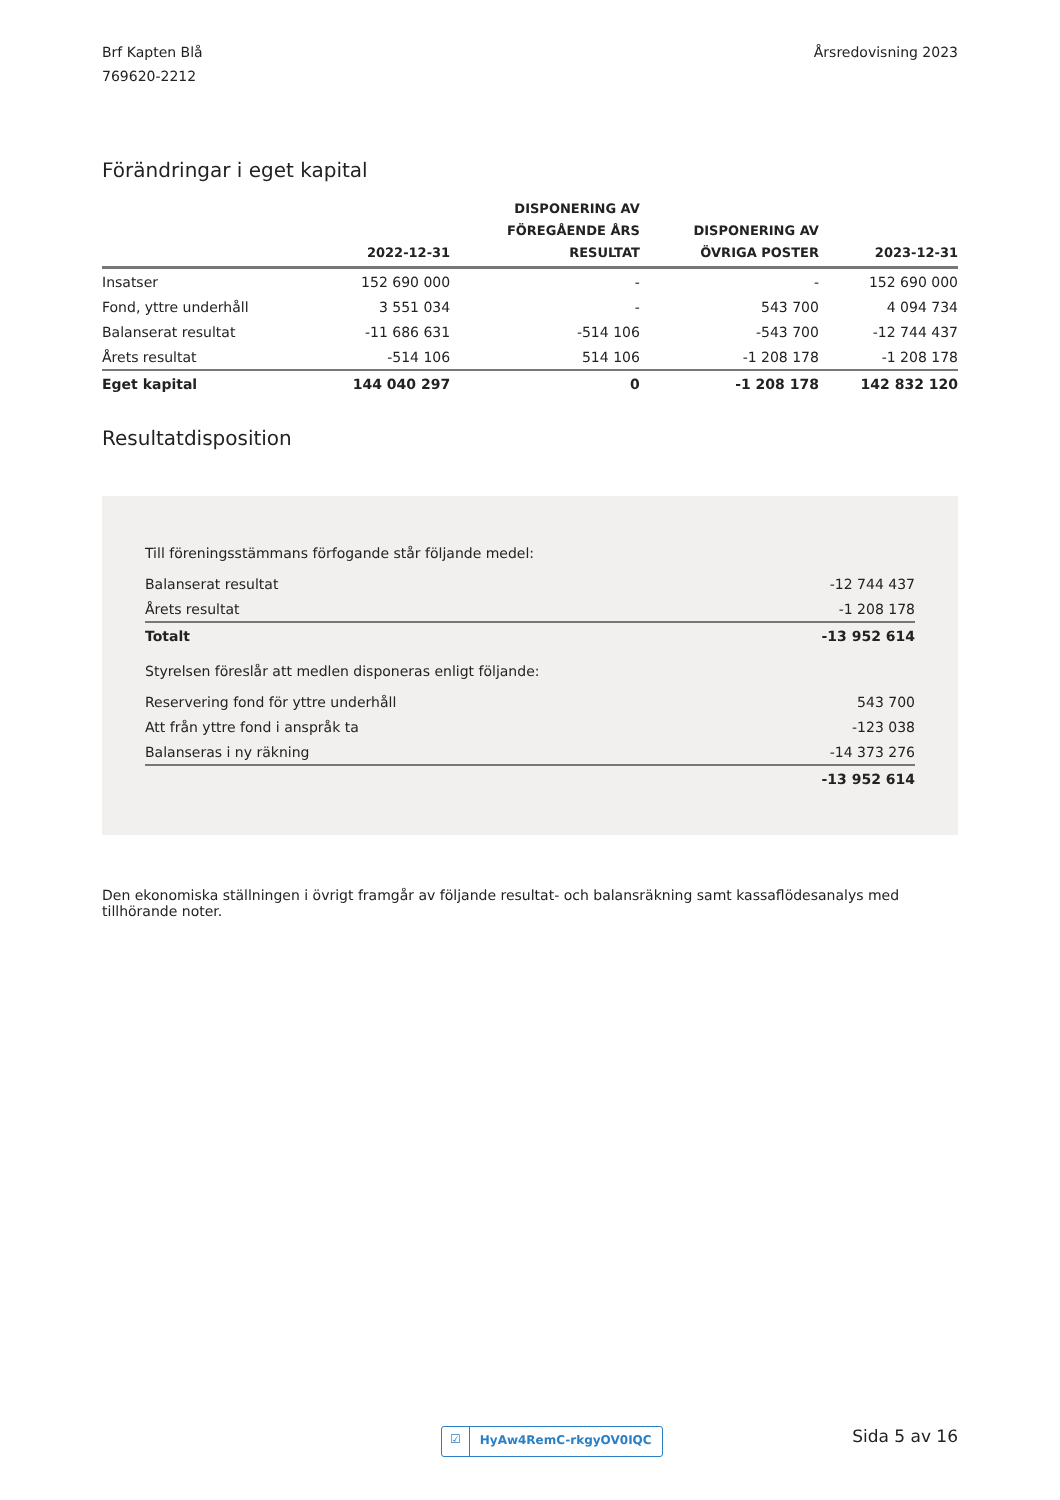Brf Kapten Blå
769620-2212
Årsredovisning 2023
Förändringar i eget kapital
| | 2022-12-31 | DISPONERING AV FÖREGÅENDE ÅRS RESULTAT | DISPONERING AV ÖVRIGA POSTER | 2023-12-31 |
| --- | --- | --- | --- | --- |
| Insatser | 152 690 000 | - | - | 152 690 000 |
| Fond, yttre underhåll | 3 551 034 | - | 543 700 | 4 094 734 |
| Balanserat resultat | -11 686 631 | -514 106 | -543 700 | -12 744 437 |
| Årets resultat | -514 106 | 514 106 | -1 208 178 | -1 208 178 |
| Eget kapital | 144 040 297 | 0 | -1 208 178 | 142 832 120 |
Resultatdisposition
| Till föreningsstämmans förfogande står följande medel: | |
| Balanserat resultat | -12 744 437 |
| Årets resultat | -1 208 178 |
| Totalt | -13 952 614 |
| Styrelsen föreslår att medlen disponeras enligt följande: | |
| Reservering fond för yttre underhåll | 543 700 |
| Att från yttre fond i anspråk ta | -123 038 |
| Balanseras i ny räkning | -14 373 276 |
| | -13 952 614 |
Den ekonomiska ställningen i övrigt framgår av följande resultat- och balansräkning samt kassaflödesanalys med tillhörande noter.
☑ HyAw4RemC-rkgyOV0IQC Sida 5 av 16